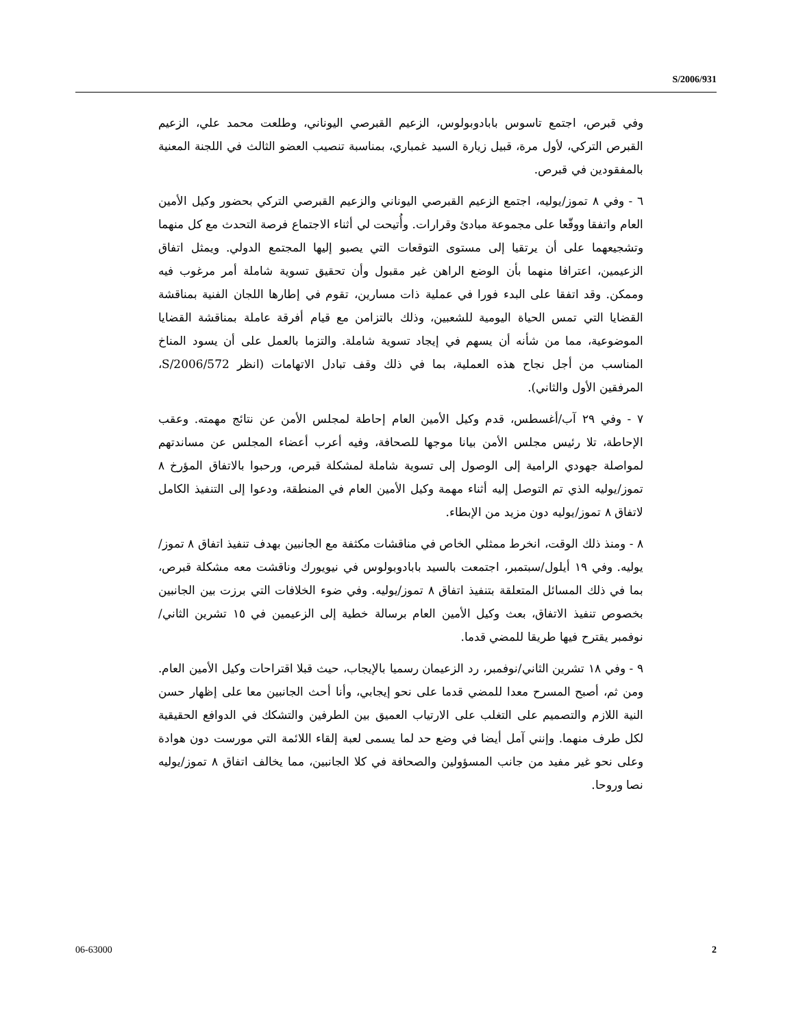S/2006/931
وفي قبرص، اجتمع تاسوس بابادوبولوس، الزعيم القبرصي اليوناني، وطلعت محمد علي، الزعيم القبرص التركي، لأول مرة، قبيل زيارة السيد غمباري، بمناسبة تنصيب العضو الثالث في اللجنة المعنية بالمفقودين في قبرص.
٦ - وفي ٨ تموز/يوليه، اجتمع الزعيم القبرصي اليوناني والزعيم القبرصي التركي بحضور وكيل الأمين العام واتفقا ووقّعا على مجموعة مبادئ وقرارات. وأُتيحت لي أثناء الاجتماع فرصة التحدث مع كل منهما وتشجيعهما على أن يرتقيا إلى مستوى التوقعات التي يصبو إليها المجتمع الدولي. ويمثل اتفاق الزعيمين، اعترافا منهما بأن الوضع الراهن غير مقبول وأن تحقيق تسوية شاملة أمر مرغوب فيه وممكن. وقد اتفقا على البدء فورا في عملية ذات مسارين، تقوم في إطارها اللجان الفنية بمناقشة القضايا التي تمس الحياة اليومية للشعبين، وذلك بالتزامن مع قيام أفرقة عاملة بمناقشة القضايا الموضوعية، مما من شأنه أن يسهم في إيجاد تسوية شاملة. والتزما بالعمل على أن يسود المناخ المناسب من أجل نجاح هذه العملية، بما في ذلك وقف تبادل الاتهامات (انظر S/2006/572، المرفقين الأول والثاني).
٧ - وفي ٢٩ آب/أغسطس، قدم وكيل الأمين العام إحاطة لمجلس الأمن عن نتائج مهمته. وعقب الإحاطة، تلا رئيس مجلس الأمن بيانا موجها للصحافة، وفيه أعرب أعضاء المجلس عن مساندتهم لمواصلة جهودي الرامية إلى الوصول إلى تسوية شاملة لمشكلة قبرص، ورحبوا بالاتفاق المؤرخ ٨ تموز/يوليه الذي تم التوصل إليه أثناء مهمة وكيل الأمين العام في المنطقة، ودعوا إلى التنفيذ الكامل لاتفاق ٨ تموز/يوليه دون مزيد من الإبطاء.
٨ - ومنذ ذلك الوقت، انخرط ممثلي الخاص في مناقشات مكثفة مع الجانبين بهدف تنفيذ اتفاق ٨ تموز/يوليه. وفي ١٩ أيلول/سبتمبر، اجتمعت بالسيد بابادوبولوس في نيويورك وناقشت معه مشكلة قبرص، بما في ذلك المسائل المتعلقة بتنفيذ اتفاق ٨ تموز/يوليه. وفي ضوء الخلافات التي برزت بين الجانبين بخصوص تنفيذ الاتفاق، بعث وكيل الأمين العام برسالة خطية إلى الزعيمين في ١٥ تشرين الثاني/نوفمبر يقترح فيها طريقا للمضي قدما.
٩ - وفي ١٨ تشرين الثاني/نوفمبر، رد الزعيمان رسميا بالإيجاب، حيث قبلا اقتراحات وكيل الأمين العام. ومن ثم، أصبح المسرح معدا للمضي قدما على نحو إيجابي، وأنا أحث الجانبين معا على إظهار حسن النية اللازم والتصميم على التغلب على الارتياب العميق بين الطرفين والتشكك في الدوافع الحقيقية لكل طرف منهما. وإنني آمل أيضا في وضع حد لما يسمى لعبة إلقاء اللائمة التي مورست دون هوادة وعلى نحو غير مفيد من جانب المسؤولين والصحافة في كلا الجانبين، مما يخالف اتفاق ٨ تموز/يوليه نصا وروحا.
06-63000 2